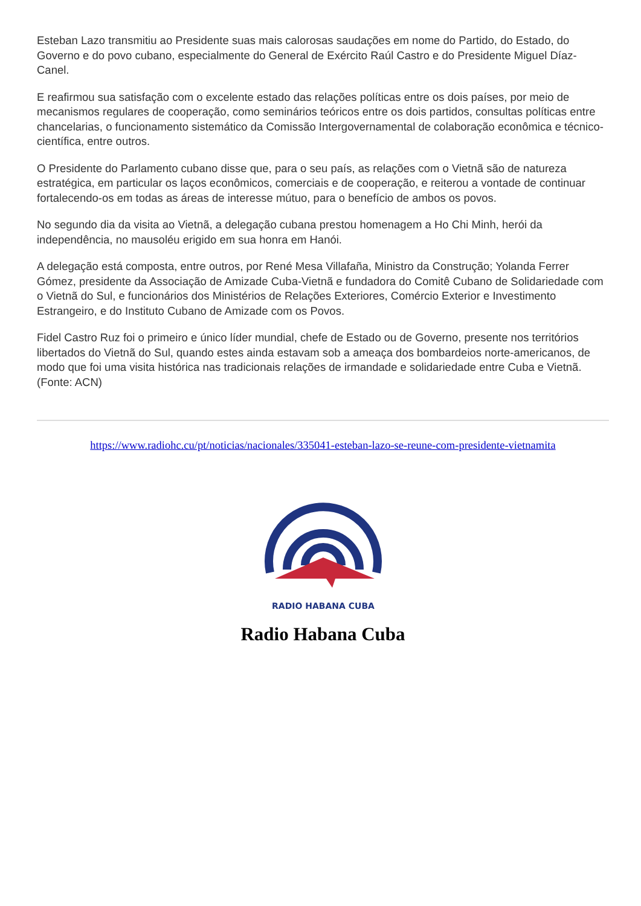Esteban Lazo transmitiu ao Presidente suas mais calorosas saudações em nome do Partido, do Estado, do Governo e do povo cubano, especialmente do General de Exército Raúl Castro e do Presidente Miguel Díaz-Canel.
E reafirmou sua satisfação com o excelente estado das relações políticas entre os dois países, por meio de mecanismos regulares de cooperação, como seminários teóricos entre os dois partidos, consultas políticas entre chancelarias, o funcionamento sistemático da Comissão Intergovernamental de colaboração econômica e técnico-científica, entre outros.
O Presidente do Parlamento cubano disse que, para o seu país, as relações com o Vietnã são de natureza estratégica, em particular os laços econômicos, comerciais e de cooperação, e reiterou a vontade de continuar fortalecendo-os em todas as áreas de interesse mútuo, para o benefício de ambos os povos.
No segundo dia da visita ao Vietnã, a delegação cubana prestou homenagem a Ho Chi Minh, herói da independência, no mausoléu erigido em sua honra em Hanói.
A delegação está composta, entre outros, por René Mesa Villafaña, Ministro da Construção; Yolanda Ferrer Gómez, presidente da Associação de Amizade Cuba-Vietnã e fundadora do Comitê Cubano de Solidariedade com o Vietnã do Sul, e funcionários dos Ministérios de Relações Exteriores, Comércio Exterior e Investimento Estrangeiro, e do Instituto Cubano de Amizade com os Povos.
Fidel Castro Ruz foi o primeiro e único líder mundial, chefe de Estado ou de Governo, presente nos territórios libertados do Vietnã do Sul, quando estes ainda estavam sob a ameaça dos bombardeios norte-americanos, de modo que foi uma visita histórica nas tradicionais relações de irmandade e solidariedade entre Cuba e Vietnã. (Fonte: ACN)
https://www.radiohc.cu/pt/noticias/nacionales/335041-esteban-lazo-se-reune-com-presidente-vietnamita
RADIO HABANA CUBA
Radio Habana Cuba